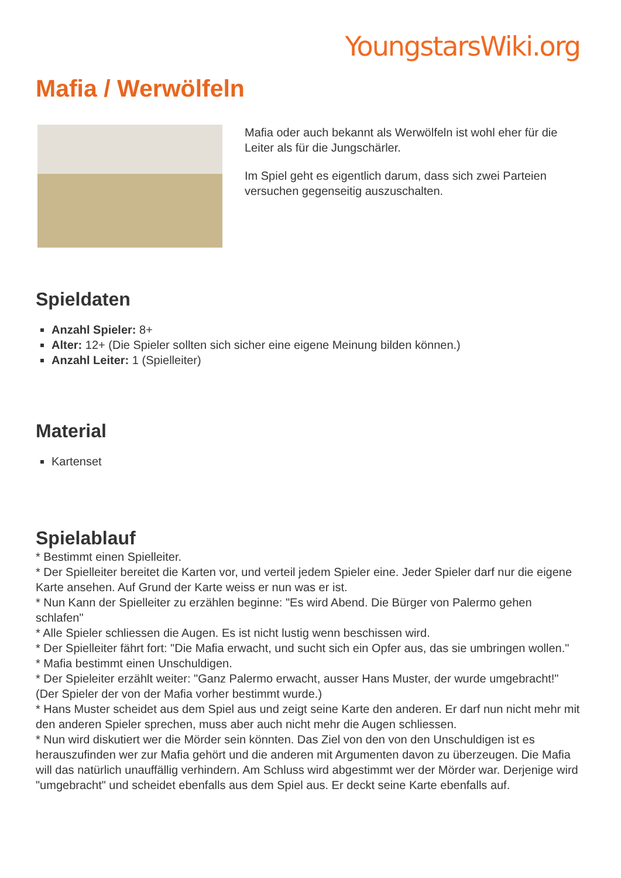YoungstarsWiki.org
Mafia / Werwölfeln
Mafia oder auch bekannt als Werwölfeln ist wohl eher für die Leiter als für die Jungschärler.
Im Spiel geht es eigentlich darum, dass sich zwei Parteien versuchen gegenseitig auszuschalten.
Spieldaten
Anzahl Spieler: 8+
Alter: 12+ (Die Spieler sollten sich sicher eine eigene Meinung bilden können.)
Anzahl Leiter: 1 (Spielleiter)
Material
Kartenset
Spielablauf
* Bestimmt einen Spielleiter.
* Der Spielleiter bereitet die Karten vor, und verteil jedem Spieler eine. Jeder Spieler darf nur die eigene Karte ansehen. Auf Grund der Karte weiss er nun was er ist.
* Nun Kann der Spielleiter zu erzählen beginne: "Es wird Abend. Die Bürger von Palermo gehen schlafen"
* Alle Spieler schliessen die Augen. Es ist nicht lustig wenn beschissen wird.
* Der Spielleiter fährt fort: "Die Mafia erwacht, und sucht sich ein Opfer aus, das sie umbringen wollen."
* Mafia bestimmt einen Unschuldigen.
* Der Spieleiter erzählt weiter: "Ganz Palermo erwacht, ausser Hans Muster, der wurde umgebracht!" (Der Spieler der von der Mafia vorher bestimmt wurde.)
* Hans Muster scheidet aus dem Spiel aus und zeigt seine Karte den anderen. Er darf nun nicht mehr mit den anderen Spieler sprechen, muss aber auch nicht mehr die Augen schliessen.
* Nun wird diskutiert wer die Mörder sein könnten. Das Ziel von den von den Unschuldigen ist es herauszufinden wer zur Mafia gehört und die anderen mit Argumenten davon zu überzeugen. Die Mafia will das natürlich unauffällig verhindern. Am Schluss wird abgestimmt wer der Mörder war. Derjenige wird "umgebracht" und scheidet ebenfalls aus dem Spiel aus. Er deckt seine Karte ebenfalls auf.